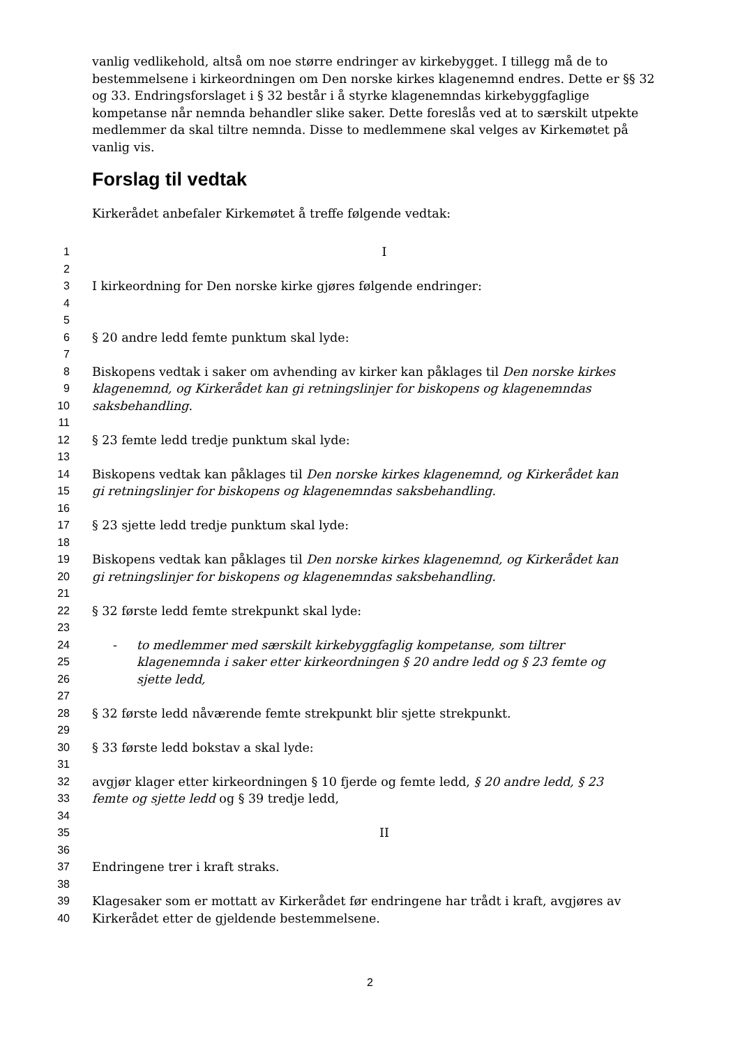vanlig vedlikehold, altså om noe større endringer av kirkebygget. I tillegg må de to bestemmelsene i kirkeordningen om Den norske kirkes klagenemnd endres. Dette er §§ 32 og 33. Endringsforslaget i § 32 består i å styrke klagenemndas kirkebyggfaglige kompetanse når nemnda behandler slike saker. Dette foreslås ved at to særskilt utpekte medlemmer da skal tiltre nemnda. Disse to medlemmene skal velges av Kirkemøtet på vanlig vis.
Forslag til vedtak
Kirkerådet anbefaler Kirkemøtet å treffe følgende vedtak:
1 I
2
3 I kirkeordning for Den norske kirke gjøres følgende endringer:
4
5
6 § 20 andre ledd femte punktum skal lyde:
7
8 Biskopens vedtak i saker om avhending av kirker kan påklages til Den norske kirkes
9 klagenemnd, og Kirkerådet kan gi retningslinjer for biskopens og klagenemndas
10 saksbehandling.
11
12 § 23 femte ledd tredje punktum skal lyde:
13
14 Biskopens vedtak kan påklages til Den norske kirkes klagenemnd, og Kirkerådet kan
15 gi retningslinjer for biskopens og klagenemndas saksbehandling.
16
17 § 23 sjette ledd tredje punktum skal lyde:
18
19 Biskopens vedtak kan påklages til Den norske kirkes klagenemnd, og Kirkerådet kan
20 gi retningslinjer for biskopens og klagenemndas saksbehandling.
21
22 § 32 første ledd femte strekpunkt skal lyde:
23
24 - to medlemmer med særskilt kirkebyggfaglig kompetanse, som tiltrer
25 klagenemnda i saker etter kirkeordningen § 20 andre ledd og § 23 femte og
26 sjette ledd,
27
28 § 32 første ledd nåværende femte strekpunkt blir sjette strekpunkt.
29
30 § 33 første ledd bokstav a skal lyde:
31
32 avgjør klager etter kirkeordningen § 10 fjerde og femte ledd, § 20 andre ledd, § 23
33 femte og sjette ledd og § 39 tredje ledd,
34
35 II
36
37 Endringene trer i kraft straks.
38
39 Klagesaker som er mottatt av Kirkerådet før endringene har trådt i kraft, avgjøres av
40 Kirkerådet etter de gjeldende bestemmelsene.
2